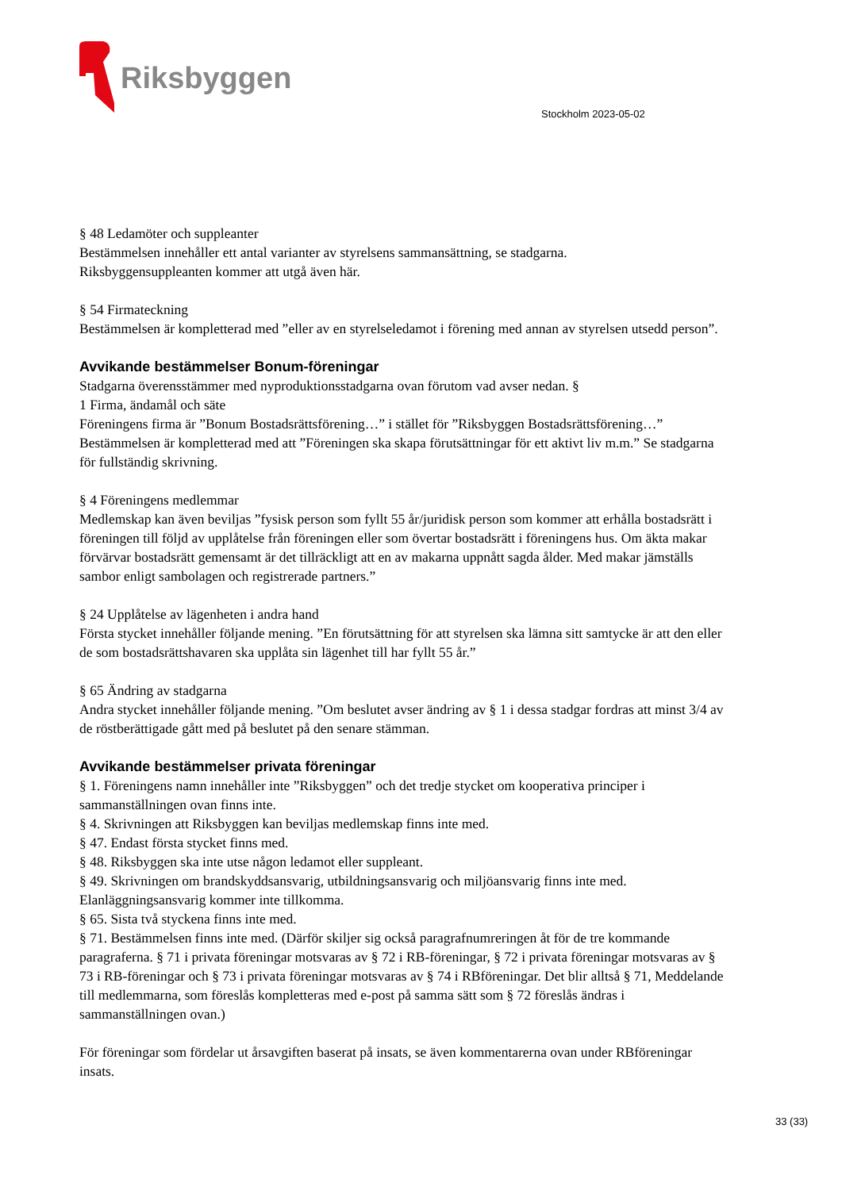Riksbyggen
Stockholm 2023-05-02
§ 48 Ledamöter och suppleanter
Bestämmelsen innehåller ett antal varianter av styrelsens sammansättning, se stadgarna.
Riksbyggensuppleanten kommer att utgå även här.
§ 54 Firmateckning
Bestämmelsen är kompletterad med ”eller av en styrelseledamot i förening med annan av styrelsen utsedd person”.
Avvikande bestämmelser Bonum-föreningar
Stadgarna överensstämmer med nyproduktionsstadgarna ovan förutom vad avser nedan. §
1 Firma, ändamål och säte
Föreningens firma är ”Bonum Bostadsrättsförening…” i stället för ”Riksbyggen Bostadsrättsförening…” Bestämmelsen är kompletterad med att ”Föreningen ska skapa förutsättningar för ett aktivt liv m.m.” Se stadgarna för fullständig skrivning.
§ 4 Föreningens medlemmar
Medlemskap kan även beviljas ”fysisk person som fyllt 55 år/juridisk person som kommer att erhålla bostadsrätt i föreningen till följd av upplåtelse från föreningen eller som övertar bostadsrätt i föreningens hus. Om äkta makar förvärvar bostadsrätt gemensamt är det tillräckligt att en av makarna uppnått sagda ålder. Med makar jämställs sambor enligt sambolagen och registrerade partners.”
§ 24 Upplåtelse av lägenheten i andra hand
Första stycket innehåller följande mening. ”En förutsättning för att styrelsen ska lämna sitt samtycke är att den eller de som bostadsrättshavaren ska upplåta sin lägenhet till har fyllt 55 år.”
§ 65 Ändring av stadgarna
Andra stycket innehåller följande mening. ”Om beslutet avser ändring av § 1 i dessa stadgar fordras att minst 3/4 av de röstberättigade gått med på beslutet på den senare stämman.
Avvikande bestämmelser privata föreningar
§ 1. Föreningens namn innehåller inte ”Riksbyggen” och det tredje stycket om kooperativa principer i sammanställningen ovan finns inte.
§ 4. Skrivningen att Riksbyggen kan beviljas medlemskap finns inte med.
§ 47. Endast första stycket finns med.
§ 48. Riksbyggen ska inte utse någon ledamot eller suppleant.
§ 49. Skrivningen om brandskyddsansvarig, utbildningsansvarig och miljöansvarig finns inte med. Elanläggningsansvarig kommer inte tillkomma.
§ 65. Sista två styckena finns inte med.
§ 71. Bestämmelsen finns inte med. (Därför skiljer sig också paragrafnumreringen åt för de tre kommande paragraferna. § 71 i privata föreningar motsvaras av § 72 i RB-föreningar, § 72 i privata föreningar motsvaras av § 73 i RB-föreningar och § 73 i privata föreningar motsvaras av § 74 i RBföreningar. Det blir alltså § 71, Meddelande till medlemmarna, som föreslås kompletteras med e-post på samma sätt som § 72 föreslås ändras i sammanställningen ovan.)
För föreningar som fördelar ut årsavgiften baserat på insats, se även kommentarerna ovan under RBföreningar insats.
33 (33)